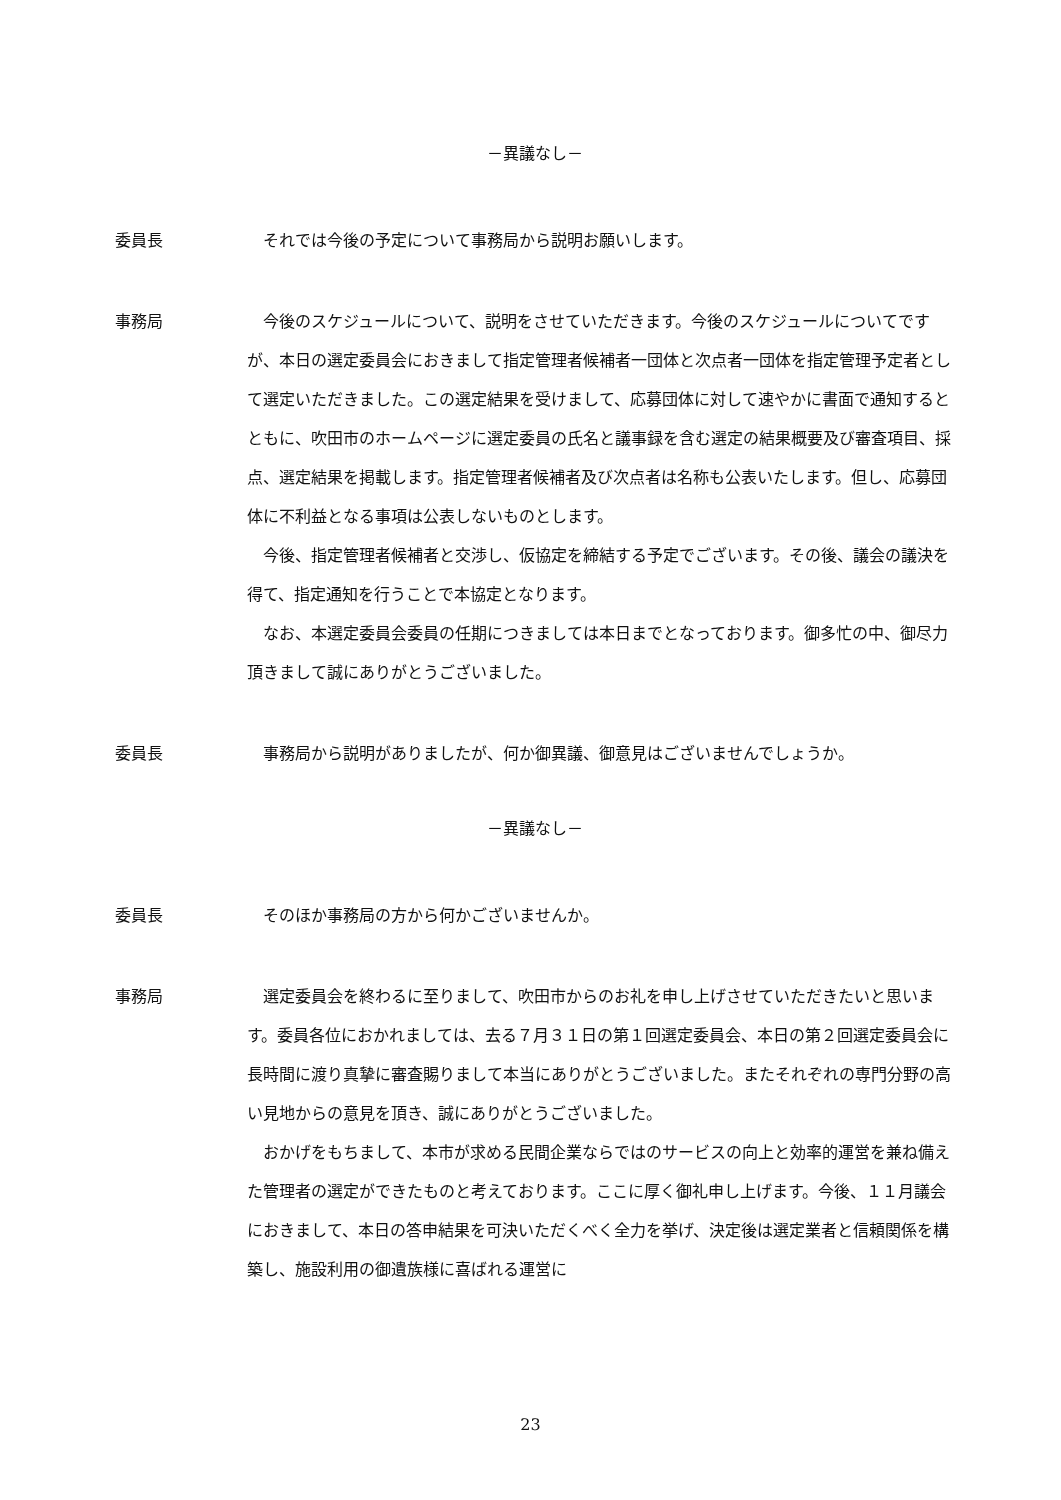－異議なし－
委員長 それでは今後の予定について事務局から説明お願いします。
事務局 今後のスケジュールについて、説明をさせていただきます。今後のスケジュールについてですが、本日の選定委員会におきまして指定管理者候補者一団体と次点者一団体を指定管理予定者として選定いただきました。この選定結果を受けまして、応募団体に対して速やかに書面で通知するとともに、吹田市のホームページに選定委員の氏名と議事録を含む選定の結果概要及び審査項目、採点、選定結果を掲載します。指定管理者候補者及び次点者は名称も公表いたします。但し、応募団体に不利益となる事項は公表しないものとします。
今後、指定管理者候補者と交渉し、仮協定を締結する予定でございます。その後、議会の議決を得て、指定通知を行うことで本協定となります。
なお、本選定委員会委員の任期につきましては本日までとなっております。御多忙の中、御尽力頂きまして誠にありがとうございました。
委員長 事務局から説明がありましたが、何か御異議、御意見はございませんでしょうか。
－異議なし－
委員長 そのほか事務局の方から何かございませんか。
事務局 選定委員会を終わるに至りまして、吹田市からのお礼を申し上げさせていただきたいと思います。委員各位におかれましては、去る７月３１日の第１回選定委員会、本日の第２回選定委員会に長時間に渡り真摯に審査賜りまして本当にありがとうございました。またそれぞれの専門分野の高い見地からの意見を頂き、誠にありがとうございました。
おかげをもちまして、本市が求める民間企業ならではのサービスの向上と効率的運営を兼ね備えた管理者の選定ができたものと考えております。ここに厚く御礼申し上げます。今後、１１月議会におきまして、本日の答申結果を可決いただくべく全力を挙げ、決定後は選定業者と信頼関係を構築し、施設利用の御遺族様に喜ばれる運営に
23